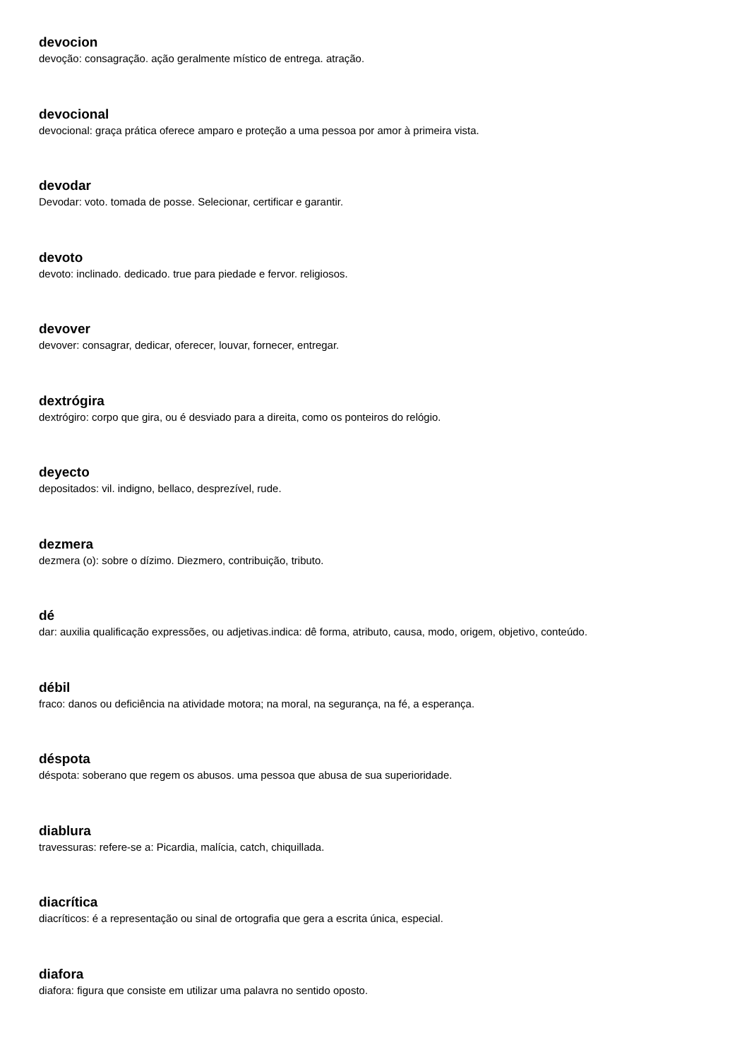devocion
devoção: consagração. ação geralmente místico de entrega. atração.
devocional
devocional: graça prática oferece amparo e proteção a uma pessoa por amor à primeira vista.
devodar
Devodar: voto. tomada de posse. Selecionar, certificar e garantir.
devoto
devoto: inclinado. dedicado. true para piedade e fervor. religiosos.
devover
devover: consagrar, dedicar, oferecer, louvar, fornecer, entregar.
dextrógira
dextrógiro: corpo que gira, ou é desviado para a direita, como os ponteiros do relógio.
deyecto
depositados: vil. indigno, bellaco, desprezível, rude.
dezmera
dezmera (o): sobre o dízimo. Diezmero, contribuição, tributo.
dé
dar: auxilia qualificação expressões, ou adjetivas.indica: dê forma, atributo, causa, modo, origem, objetivo, conteúdo.
débil
fraco: danos ou deficiência na atividade motora; na moral, na segurança, na fé, a esperança.
déspota
déspota: soberano que regem os abusos. uma pessoa que abusa de sua superioridade.
diablura
travessuras: refere-se a: Picardia, malícia, catch, chiquillada.
diacrítica
diacríticos: é a representação ou sinal de ortografia que gera a escrita única, especial.
diafora
diafora: figura que consiste em utilizar uma palavra no sentido oposto.